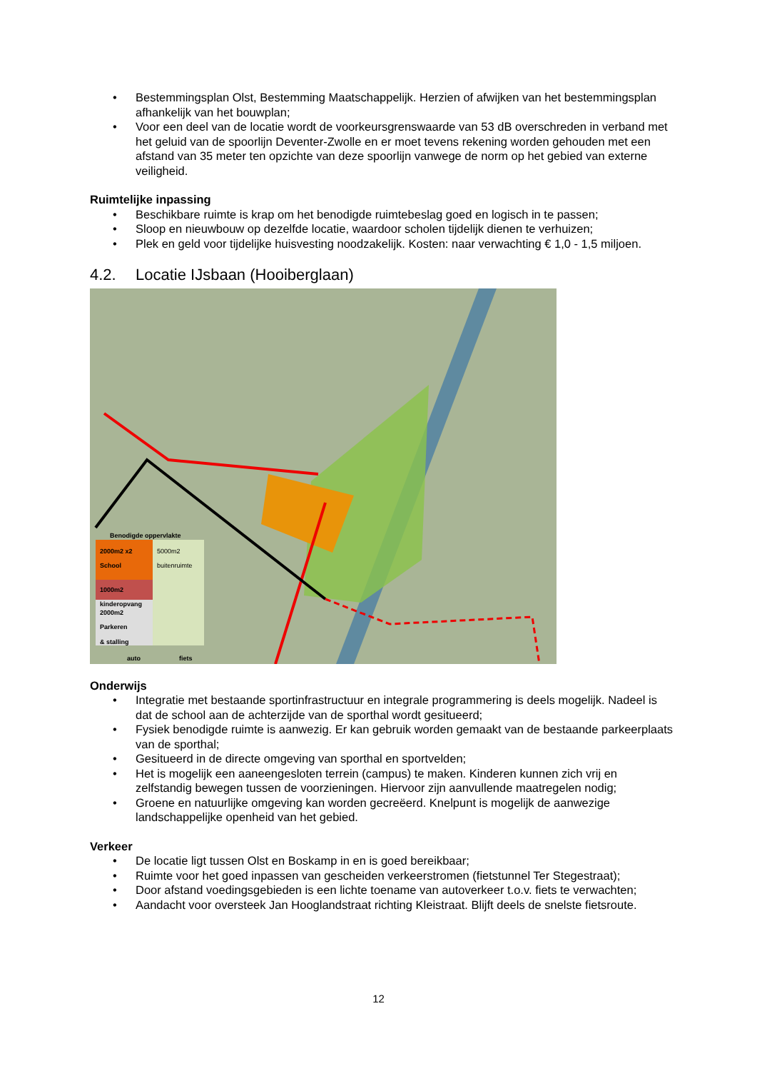• Bestemmingsplan Olst, Bestemming Maatschappelijk. Herzien of afwijken van het bestemmingsplan afhankelijk van het bouwplan;
• Voor een deel van de locatie wordt de voorkeursgrenswaarde van 53 dB overschreden in verband met het geluid van de spoorlijn Deventer-Zwolle en er moet tevens rekening worden gehouden met een afstand van 35 meter ten opzichte van deze spoorlijn vanwege de norm op het gebied van externe veiligheid.
Ruimtelijke inpassing
• Beschikbare ruimte is krap om het benodigde ruimtebeslag goed en logisch in te passen;
• Sloop en nieuwbouw op dezelfde locatie, waardoor scholen tijdelijk dienen te verhuizen;
• Plek en geld voor tijdelijke huisvesting noodzakelijk. Kosten: naar verwachting € 1,0 - 1,5 miljoen.
4.2. Locatie IJsbaan (Hooiberglaan)
Benodigde oppervlakte
2000m2 x2
School
5000m2
buitenruimte
1000m2
kinderopvang
2000m2
Parkeren
& stalling
auto fiets
Onderwijs
• Integratie met bestaande sportinfrastructuur en integrale programmering is deels mogelijk. Nadeel is dat de school aan de achterzijde van de sporthal wordt gesitueerd;
• Fysiek benodigde ruimte is aanwezig. Er kan gebruik worden gemaakt van de bestaande parkeerplaats van de sporthal;
• Gesitueerd in de directe omgeving van sporthal en sportvelden;
• Het is mogelijk een aaneengesloten terrein (campus) te maken. Kinderen kunnen zich vrij en zelfstandig bewegen tussen de voorzieningen. Hiervoor zijn aanvullende maatregelen nodig;
• Groene en natuurlijke omgeving kan worden gecreëerd. Knelpunt is mogelijk de aanwezige landschappelijke openheid van het gebied.
Verkeer
• De locatie ligt tussen Olst en Boskamp in en is goed bereikbaar;
• Ruimte voor het goed inpassen van gescheiden verkeerstromen (fietstunnel Ter Stegestraat);
• Door afstand voedingsgebieden is een lichte toename van autoverkeer t.o.v. fiets te verwachten;
• Aandacht voor oversteek Jan Hooglandstraat richting Kleistraat. Blijft deels de snelste fietsroute.
12